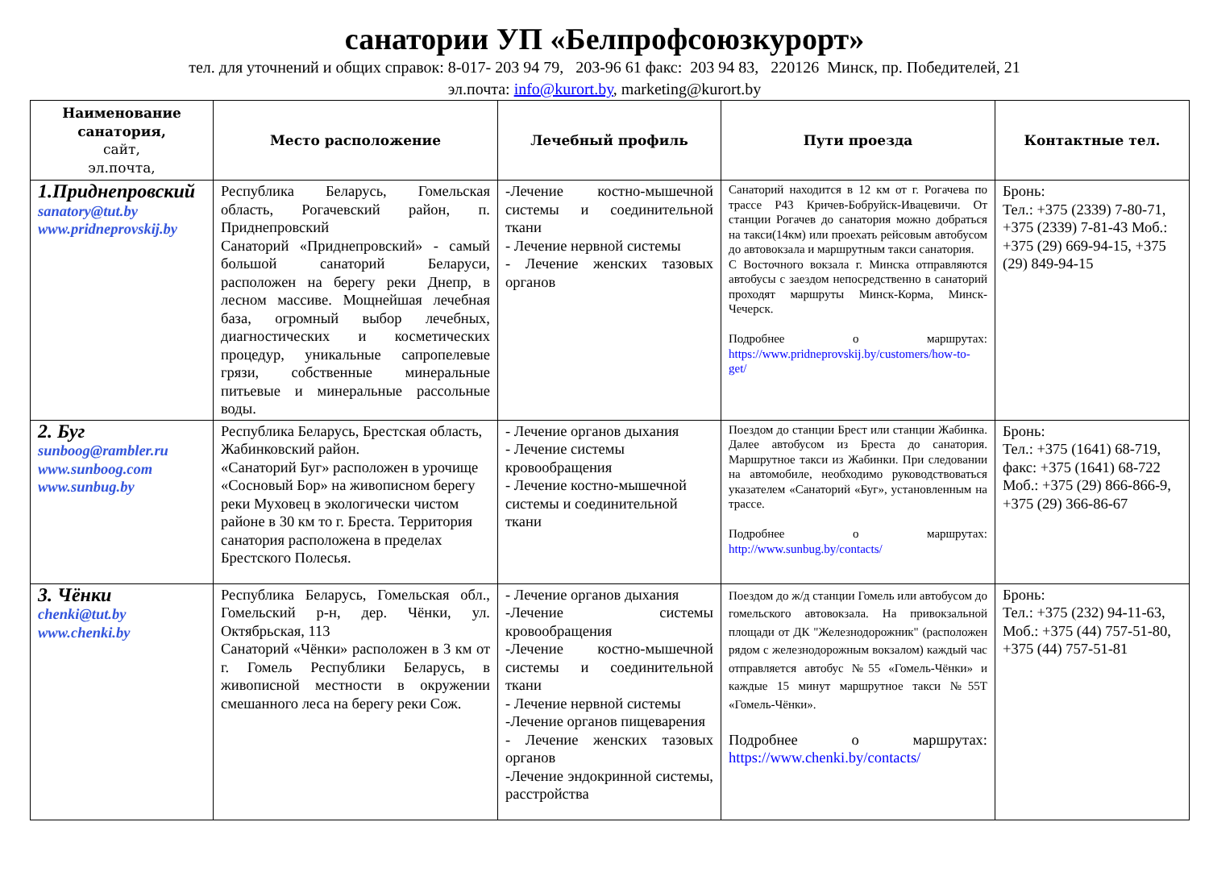санатории УП «Белпрофсоюзкурорт»
тел. для уточнений и общих справок: 8-017- 203 94 79, 203-96 61 факс: 203 94 83, 220126 Минск, пр. Победителей, 21
эл.почта: info@kurort.by, marketing@kurort.by
| Наименование санатория, сайт, эл.почта, | Место расположение | Лечебный профиль | Пути проезда | Контактные тел. |
| --- | --- | --- | --- | --- |
| 1.Приднепровский sanatory@tut.by www.pridneprovskij.by | Республика Беларусь, Гомельская область, Рогачевский район, п. Приднепровский Санаторий «Приднепровский» - самый большой санаторий Беларуси, расположен на берегу реки Днепр, в лесном массиве. Мощнейшая лечебная база, огромный выбор лечебных, диагностических и косметических процедур, уникальные сапропелевые грязи, собственные минеральные питьевые и минеральные рассольные воды. | -Лечение костно-мышечной системы и соединительной ткани - Лечение нервной системы - Лечение женских тазовых органов | Санаторий находится в 12 км от г. Рогачева по трассе Р43 Кричев-Бобруйск-Ивацевичи. От станции Рогачев до санатория можно добраться на такси(14км) или проехать рейсовым автобусом до автовокзала и маршрутным такси санатория. С Восточного вокзала г. Минска отправляются автобусы с заездом непосредственно в санаторий проходят маршруты Минск-Корма, Минск-Чечерск. Подробнее о маршрутах: https://www.pridneprovskij.by/customers/how-to-get/ | Бронь: Тел.: +375 (2339) 7-80-71, +375 (2339) 7-81-43 Моб.: +375 (29) 669-94-15, +375 (29) 849-94-15 |
| 2. Буг sunboog@rambler.ru www.sunboog.com www.sunbug.by | Республика Беларусь, Брестская область, Жабинковский район. «Санаторий Буг» расположен в урочище «Сосновый Бор» на живописном берегу реки Муховец в экологически чистом районе в 30 км то г. Бреста. Территория санатория расположена в пределах Брестского Полесья. | - Лечение органов дыхания - Лечение системы кровообращения - Лечение костно-мышечной системы и соединительной ткани | Поездом до станции Брест или станции Жабинка. Далее автобусом из Бреста до санатория. Маршрутное такси из Жабинки. При следовании на автомобиле, необходимо руководствоваться указателем «Санаторий «Буг», установленным на трассе. Подробнее о маршрутах: http://www.sunbug.by/contacts/ | Бронь: Тел.: +375 (1641) 68-719, факс: +375 (1641) 68-722 Моб.: +375 (29) 866-866-9, +375 (29) 366-86-67 |
| 3. Чёнки chenki@tut.by www.chenki.by | Республика Беларусь, Гомельская обл., Гомельский р-н, дер. Чёнки, ул. Октябрьская, 113 Санаторий «Чёнки» расположен в 3 км от г. Гомель Республики Беларусь, в живописной местности в окружении смешанного леса на берегу реки Сож. | - Лечение органов дыхания -Лечение системы кровообращения -Лечение костно-мышечной системы и соединительной ткани - Лечение нервной системы -Лечение органов пищеварения - Лечение женских тазовых органов -Лечение эндокринной системы, расстройства | Поездом до ж/д станции Гомель или автобусом до гомельского автовокзала. На привокзальной площади от ДК "Железнодорожник" (расположен рядом с железнодорожным вокзалом) каждый час отправляется автобус №55 «Гомель-Чёнки» и каждые 15 минут маршрутное такси №55Т «Гомель-Чёнки». Подробнее о маршрутах: https://www.chenki.by/contacts/ | Бронь: Тел.: +375 (232) 94-11-63, Моб.: +375 (44) 757-51-80, +375 (44) 757-51-81 |